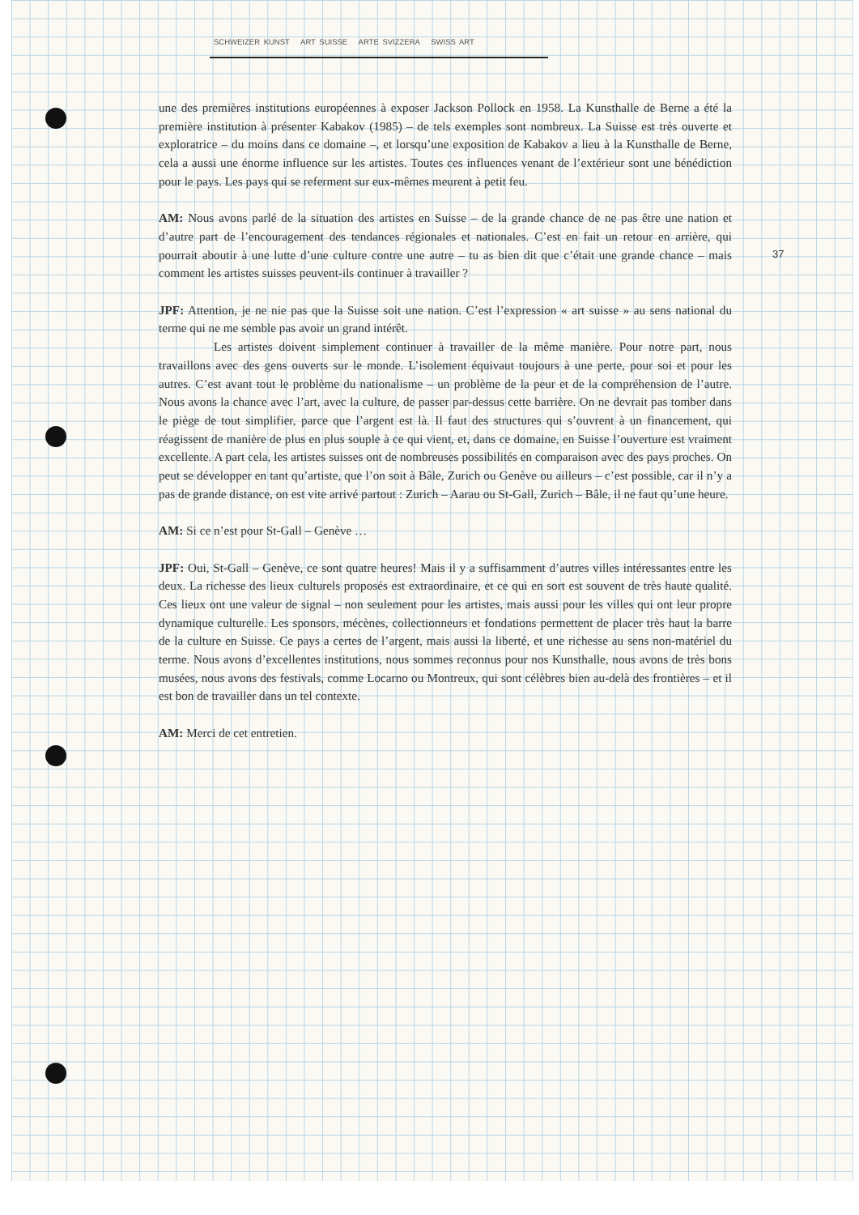SCHWEIZER KUNST ART SUISSE ARTE SVIZZERA SWISS ART
37
une des premières institutions européennes à exposer Jackson Pollock en 1958. La Kunsthalle de Berne a été la première institution à présenter Kabakov (1985) – de tels exemples sont nombreux. La Suisse est très ouverte et exploratrice – du moins dans ce domaine –, et lorsqu’une exposition de Kabakov a lieu à la Kunsthalle de Berne, cela a aussi une énorme influence sur les artistes. Toutes ces influences venant de l’extérieur sont une bénédiction pour le pays. Les pays qui se referment sur eux-mêmes meurent à petit feu.
AM: Nous avons parlé de la situation des artistes en Suisse – de la grande chance de ne pas être une nation et d’autre part de l’encouragement des tendances régionales et nationales. C’est en fait un retour en arrière, qui pourrait aboutir à une lutte d’une culture contre une autre – tu as bien dit que c’était une grande chance – mais comment les artistes suisses peuvent-ils continuer à travailler ?
JPF: Attention, je ne nie pas que la Suisse soit une nation. C’est l’expression « art suisse » au sens national du terme qui ne me semble pas avoir un grand intérêt.
Les artistes doivent simplement continuer à travailler de la même manière. Pour notre part, nous travaillons avec des gens ouverts sur le monde. L’isolement équivaut toujours à une perte, pour soi et pour les autres. C’est avant tout le problème du nationalisme – un problème de la peur et de la compréhension de l’autre. Nous avons la chance avec l’art, avec la culture, de passer par-dessus cette barrière. On ne devrait pas tomber dans le piège de tout simplifier, parce que l’argent est là. Il faut des structures qui s’ouvrent à un financement, qui réagissent de manière de plus en plus souple à ce qui vient, et, dans ce domaine, en Suisse l’ouverture est vraiment excellente. A part cela, les artistes suisses ont de nombreuses possibilités en comparaison avec des pays proches. On peut se développer en tant qu’artiste, que l’on soit à Bâle, Zurich ou Genève ou ailleurs – c’est possible, car il n’y a pas de grande distance, on est vite arrivé partout : Zurich – Aarau ou St-Gall, Zurich – Bâle, il ne faut qu’une heure.
AM: Si ce n’est pour St-Gall – Genève …
JPF: Oui, St-Gall – Genève, ce sont quatre heures! Mais il y a suffisamment d’autres villes intéressantes entre les deux. La richesse des lieux culturels proposés est extraordinaire, et ce qui en sort est souvent de très haute qualité. Ces lieux ont une valeur de signal – non seulement pour les artistes, mais aussi pour les villes qui ont leur propre dynamique culturelle. Les sponsors, mécènes, collectionneurs et fondations permettent de placer très haut la barre de la culture en Suisse. Ce pays a certes de l’argent, mais aussi la liberté, et une richesse au sens non-matériel du terme. Nous avons d’excellentes institutions, nous sommes reconnus pour nos Kunsthalle, nous avons de très bons musées, nous avons des festivals, comme Locarno ou Montreux, qui sont célèbres bien au-delà des frontières – et il est bon de travailler dans un tel contexte.
AM: Merci de cet entretien.